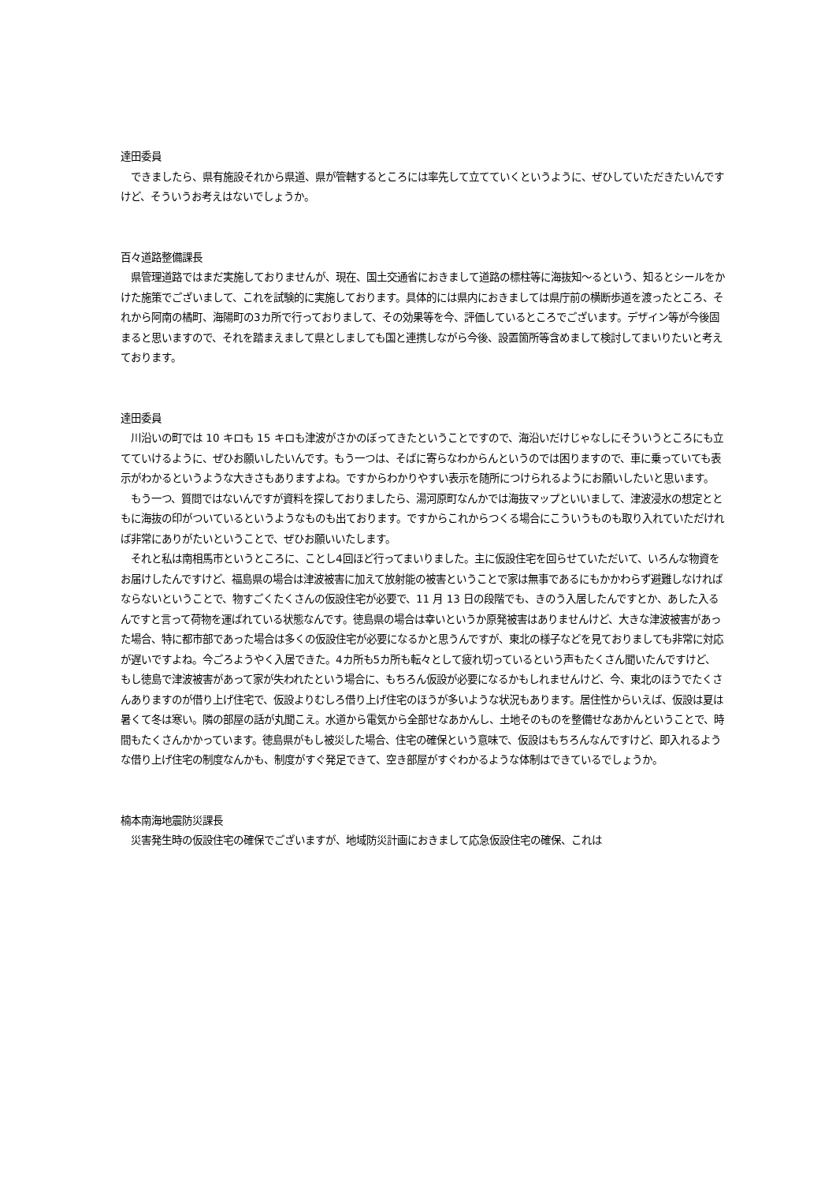達田委員
　できましたら、県有施設それから県道、県が管轄するところには率先して立てていくというように、ぜひしていただきたいんですけど、そういうお考えはないでしょうか。
百々道路整備課長
　県管理道路ではまだ実施しておりませんが、現在、国土交通省におきまして道路の標柱等に海抜知～るという、知るとシールをかけた施策でございまして、これを試験的に実施しております。具体的には県内におきましては県庁前の横断歩道を渡ったところ、それから阿南の橘町、海陽町の3カ所で行っておりまして、その効果等を今、評価しているところでございます。デザイン等が今後固まると思いますので、それを踏まえまして県としましても国と連携しながら今後、設置箇所等含めまして検討してまいりたいと考えております。
達田委員
　川沿いの町では 10 キロも 15 キロも津波がさかのぼってきたということですので、海沿いだけじゃなしにそういうところにも立てていけるように、ぜひお願いしたいんです。もう一つは、そばに寄らなわからんというのでは困りますので、車に乗っていても表示がわかるというような大きさもありますよね。ですからわかりやすい表示を随所につけられるようにお願いしたいと思います。
　もう一つ、質問ではないんですが資料を探しておりましたら、湯河原町なんかでは海抜マップといいまして、津波浸水の想定とともに海抜の印がついているというようなものも出ております。ですからこれからつくる場合にこういうものも取り入れていただければ非常にありがたいということで、ぜひお願いいたします。
　それと私は南相馬市というところに、ことし4回ほど行ってまいりました。主に仮設住宅を回らせていただいて、いろんな物資をお届けしたんですけど、福島県の場合は津波被害に加えて放射能の被害ということで家は無事であるにもかかわらず避難しなければならないということで、物すごくたくさんの仮設住宅が必要で、11 月 13 日の段階でも、きのう入居したんですとか、あした入るんですと言って荷物を運ばれている状態なんです。徳島県の場合は幸いというか原発被害はありませんけど、大きな津波被害があった場合、特に都市部であった場合は多くの仮設住宅が必要になるかと思うんですが、東北の様子などを見ておりましても非常に対応が遅いですよね。今ごろようやく入居できた。4カ所も5カ所も転々として疲れ切っているという声もたくさん聞いたんですけど、もし徳島で津波被害があって家が失われたという場合に、もちろん仮設が必要になるかもしれませんけど、今、東北のほうでたくさんありますのが借り上げ住宅で、仮設よりむしろ借り上げ住宅のほうが多いような状況もあります。居住性からいえば、仮設は夏は暑くて冬は寒い。隣の部屋の話が丸聞こえ。水道から電気から全部せなあかんし、土地そのものを整備せなあかんということで、時間もたくさんかかっています。徳島県がもし被災した場合、住宅の確保という意味で、仮設はもちろんなんですけど、即入れるような借り上げ住宅の制度なんかも、制度がすぐ発足できて、空き部屋がすぐわかるような体制はできているでしょうか。
楠本南海地震防災課長
　災害発生時の仮設住宅の確保でございますが、地域防災計画におきまして応急仮設住宅の確保、これは